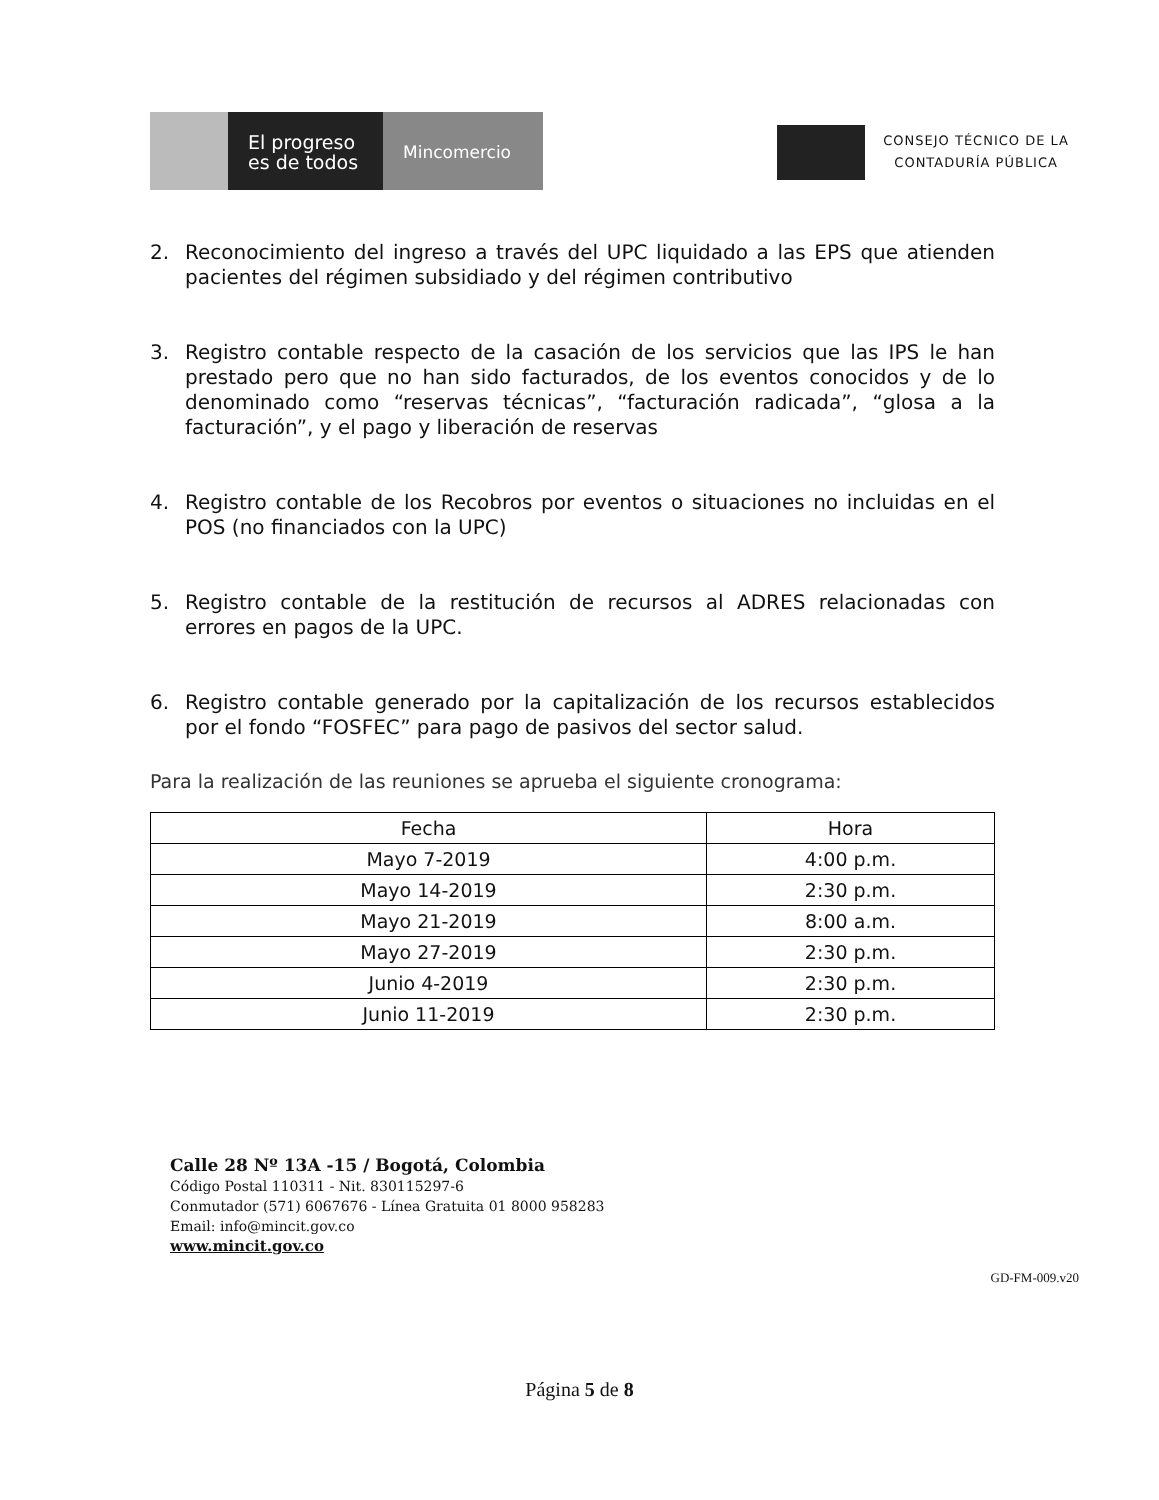El progreso
es de todos
Mincomercio
CONSEJO TÉCNICO DE LA
CONTADURÍA PÚBLICA
2. Reconocimiento del ingreso a través del UPC liquidado a las EPS que atienden pacientes del régimen subsidiado y del régimen contributivo
3. Registro contable respecto de la casación de los servicios que las IPS le han prestado pero que no han sido facturados, de los eventos conocidos y de lo denominado como “reservas técnicas”, “facturación radicada”, “glosa a la facturación”, y el pago y liberación de reservas
4. Registro contable de los Recobros por eventos o situaciones no incluidas en el POS (no financiados con la UPC)
5. Registro contable de la restitución de recursos al ADRES relacionadas con errores en pagos de la UPC.
6. Registro contable generado por la capitalización de los recursos establecidos por el fondo “FOSFEC” para pago de pasivos del sector salud.
Para la realización de las reuniones se aprueba el siguiente cronograma:
| Fecha | Hora |
| --- | --- |
| Mayo 7-2019 | 4:00 p.m. |
| Mayo 14-2019 | 2:30 p.m. |
| Mayo 21-2019 | 8:00 a.m. |
| Mayo 27-2019 | 2:30 p.m. |
| Junio 4-2019 | 2:30 p.m. |
| Junio 11-2019 | 2:30 p.m. |
Calle 28 Nº 13A -15 / Bogotá, Colombia
Código Postal 110311 - Nit. 830115297-6
Conmutador (571) 6067676 - Línea Gratuita 01 8000 958283
Email: info@mincit.gov.co
www.mincit.gov.co
GD-FM-009.v20
Página 5 de 8